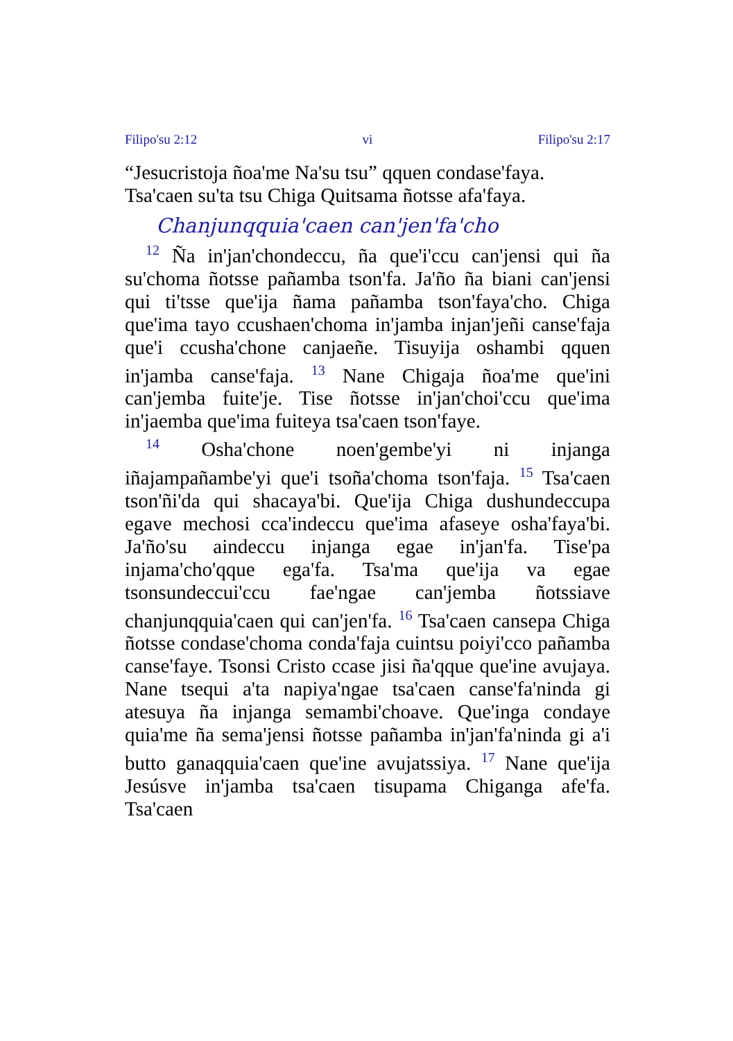Filipo'su 2:12 vi Filipo'su 2:17
“Jesucristoja ñoa'me Na'su tsu” qquen condase'faya.
Tsa'caen su'ta tsu Chiga Quitsama ñotsse afa'faya.
Chanjunqquia'caen can'jen'fa'cho
<sup>12</sup> Ña in'jan'chondeccu, ña que'i'ccu can'jensi qui ña su'choma ñotsse pañamba tson'fa. Ja'ño ña biani can'jensi qui ti'tsse que'ija ñama pañamba tson'faya'cho. Chiga que'ima tayo ccushaen'choma in'jamba injan'jeñi canse'faja que'i ccusha'chone canjaeñe. Tisuyija oshambi qquen in'jamba canse'faja. <sup>13</sup> Nane Chigaja ñoa'me que'ini can'jemba fuite'je. Tise ñotsse in'jan'choi'ccu que'ima in'jaemba que'ima fuiteya tsa'caen tson'faye.
<sup>14</sup> Osha'chone noen'gembe'yi ni injanga iñajampañambe'yi que'i tsoña'choma tson'faja. <sup>15</sup> Tsa'caen tson'ñi'da qui shacaya'bi. Que'ija Chiga dushundeccupa egave mechosi cca'indeccu que'ima afaseye osha'faya'bi. Ja'ño'su aindeccu injanga egae in'jan'fa. Tise'pa injama'cho'qque ega'fa. Tsa'ma que'ija va egae tsonsundeccui'ccu fae'ngae can'jemba ñotssiave chanjunqquia'caen qui can'jen'fa. <sup>16</sup> Tsa'caen cansepa Chiga ñotsse condase'choma conda'faja cuintsu poiyi'cco pañamba canse'faye. Tsonsi Cristo ccase jisi ña'qque que'ine avujaya. Nane tsequi a'ta napiya'ngae tsa'caen canse'fa'ninda gi atesuya ña injanga semambi'choave. Que'inga condaye quia'me ña sema'jensi ñotsse pañamba in'jan'fa'ninda gi a'i butto ganaqquia'caen que'ine avujatssiya. <sup>17</sup> Nane que'ija Jesúsve in'jamba tsa'caen tisupama Chiganga afe'fa. Tsa'caen